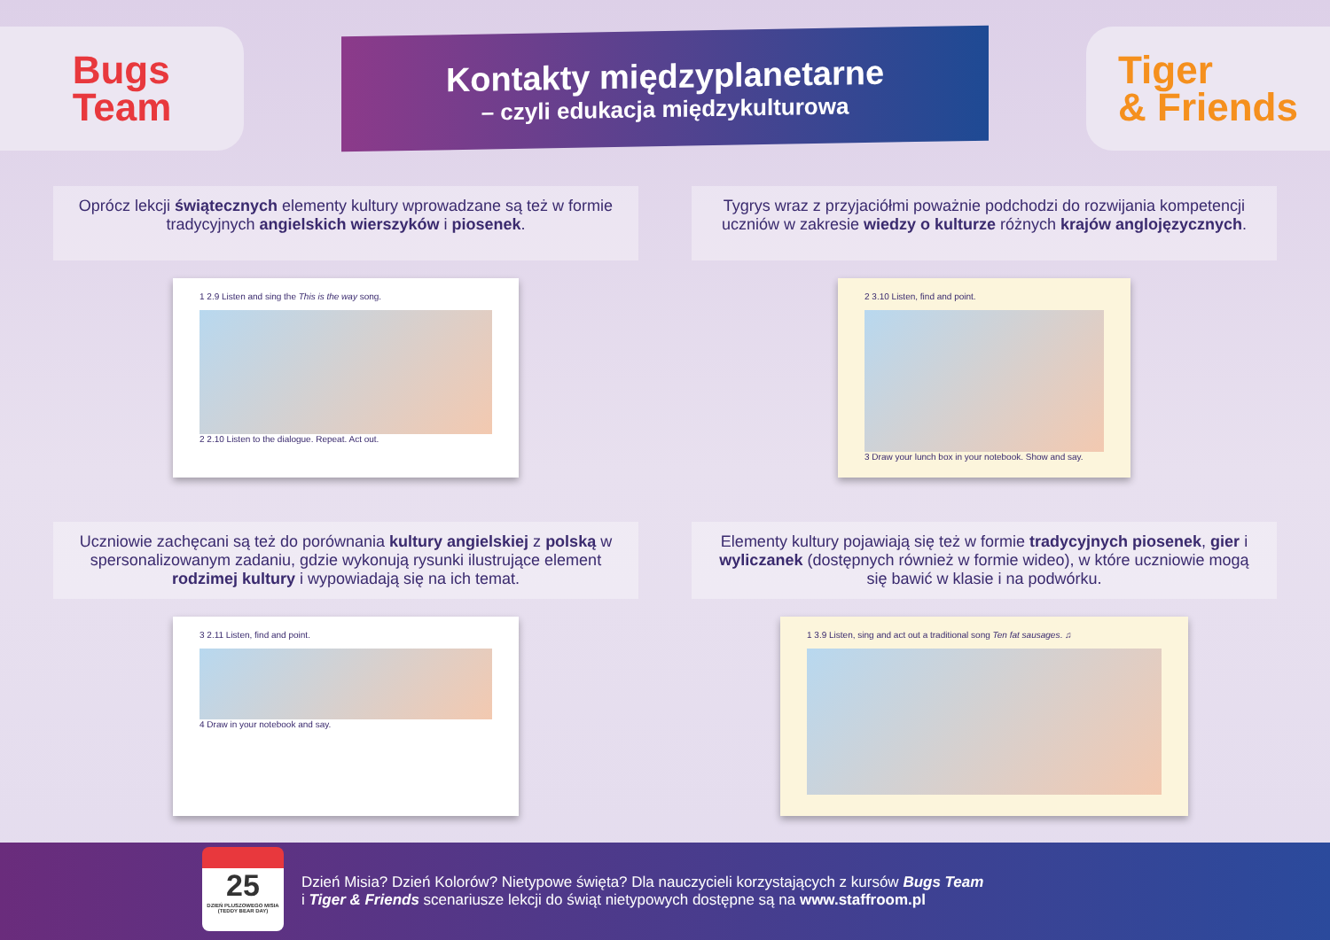Bugs
Team
Kontakty międzyplanetarne
– czyli edukacja międzykulturowa
Tiger
& Friends
Oprócz lekcji świątecznych elementy kultury wprowadzane są też w formie tradycyjnych angielskich wierszyków i piosenek.
1 2.9 Listen and sing the This is the way song.
2 2.10 Listen to the dialogue. Repeat. Act out.
Tygrys wraz z przyjaciółmi poważnie podchodzi do rozwijania kompetencji uczniów w zakresie wiedzy o kulturze różnych krajów anglojęzycznych.
2 3.10 Listen, find and point.
3 Draw your lunch box in your notebook. Show and say.
Uczniowie zachęcani są też do porównania kultury angielskiej z polską w spersonalizowanym zadaniu, gdzie wykonują rysunki ilustrujące element rodzimej kultury i wypowiadają się na ich temat.
3 2.11 Listen, find and point.
4 Draw in your notebook and say.
Elementy kultury pojawiają się też w formie tradycyjnych piosenek, gier i wyliczanek (dostępnych również w formie wideo), w które uczniowie mogą się bawić w klasie i na podwórku.
1 3.9 Listen, sing and act out a traditional song Ten fat sausages. ♫
25
DZIEŃ PLUSZOWEGO MISIA (TEDDY BEAR DAY)
Dzień Misia? Dzień Kolorów? Nietypowe święta? Dla nauczycieli korzystających z kursów Bugs Team
i Tiger & Friends scenariusze lekcji do świąt nietypowych dostępne są na www.staffroom.pl